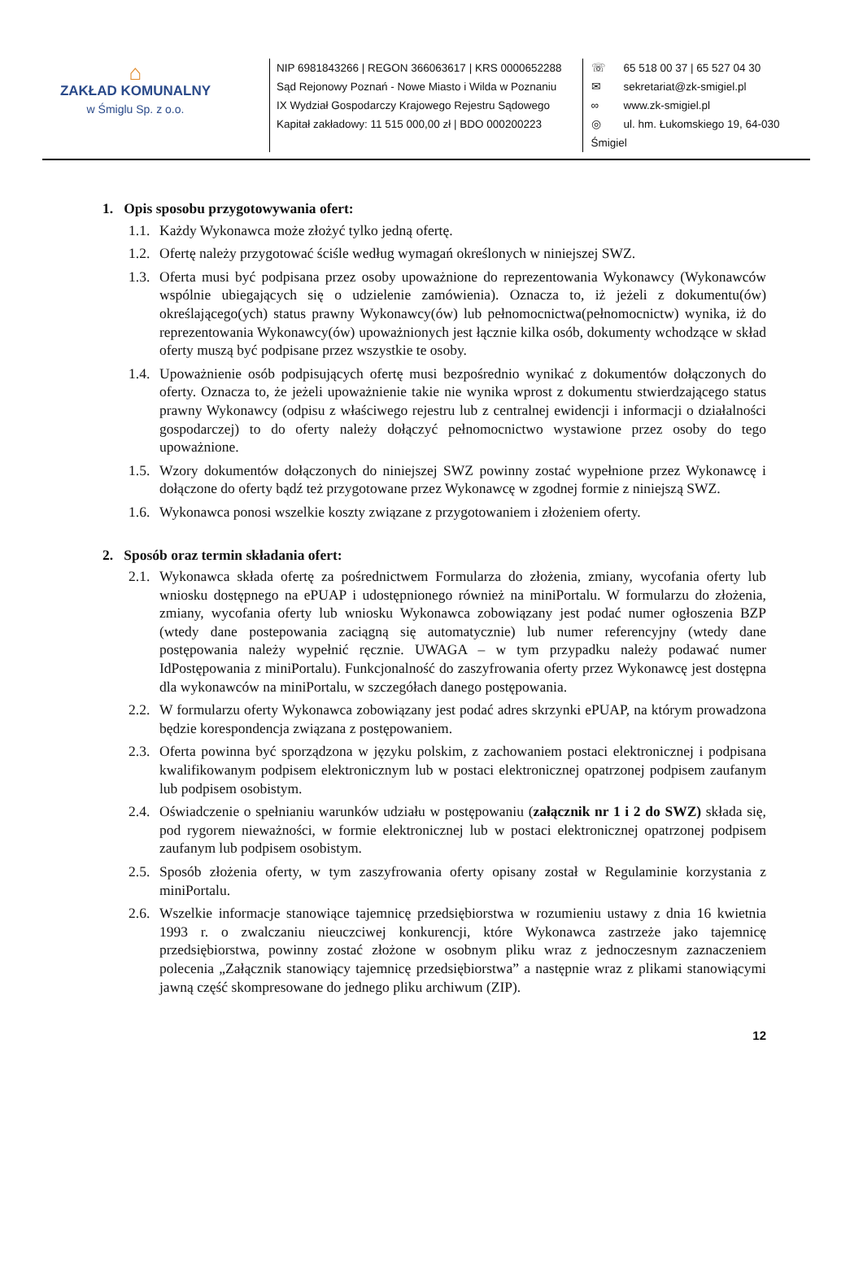⌂
ZAKŁAD KOMUNALNY
w Śmiglu Sp. z o.o.
NIP 6981843266 | REGON 366063617 | KRS 0000652288
Sąd Rejonowy Poznań - Nowe Miasto i Wilda w Poznaniu
IX Wydział Gospodarczy Krajowego Rejestru Sądowego
Kapitał zakładowy: 11 515 000,00 zł | BDO 000200223
☏ 65 518 00 37 | 65 527 04 30
✉ sekretariat@zk-smigiel.pl
∞ www.zk-smigiel.pl
◎ ul. hm. Łukomskiego 19, 64-030 Śmigiel
1. Opis sposobu przygotowywania ofert:
1.1. Każdy Wykonawca może złożyć tylko jedną ofertę.
1.2. Ofertę należy przygotować ściśle według wymagań określonych w niniejszej SWZ.
1.3. Oferta musi być podpisana przez osoby upoważnione do reprezentowania Wykonawcy (Wykonawców wspólnie ubiegających się o udzielenie zamówienia). Oznacza to, iż jeżeli z dokumentu(ów) określającego(ych) status prawny Wykonawcy(ów) lub pełnomocnictwa(pełnomocnictw) wynika, iż do reprezentowania Wykonawcy(ów) upoważnionych jest łącznie kilka osób, dokumenty wchodzące w skład oferty muszą być podpisane przez wszystkie te osoby.
1.4. Upoważnienie osób podpisujących ofertę musi bezpośrednio wynikać z dokumentów dołączonych do oferty. Oznacza to, że jeżeli upoważnienie takie nie wynika wprost z dokumentu stwierdzającego status prawny Wykonawcy (odpisu z właściwego rejestru lub z centralnej ewidencji i informacji o działalności gospodarczej) to do oferty należy dołączyć pełnomocnictwo wystawione przez osoby do tego upoważnione.
1.5. Wzory dokumentów dołączonych do niniejszej SWZ powinny zostać wypełnione przez Wykonawcę i dołączone do oferty bądź też przygotowane przez Wykonawcę w zgodnej formie z niniejszą SWZ.
1.6. Wykonawca ponosi wszelkie koszty związane z przygotowaniem i złożeniem oferty.
2. Sposób oraz termin składania ofert:
2.1. Wykonawca składa ofertę za pośrednictwem Formularza do złożenia, zmiany, wycofania oferty lub wniosku dostępnego na ePUAP i udostępnionego również na miniPortalu. W formularzu do złożenia, zmiany, wycofania oferty lub wniosku Wykonawca zobowiązany jest podać numer ogłoszenia BZP (wtedy dane postepowania zaciągną się automatycznie) lub numer referencyjny (wtedy dane postępowania należy wypełnić ręcznie. UWAGA – w tym przypadku należy podawać numer IdPostępowania z miniPortalu). Funkcjonalność do zaszyfrowania oferty przez Wykonawcę jest dostępna dla wykonawców na miniPortalu, w szczegółach danego postępowania.
2.2. W formularzu oferty Wykonawca zobowiązany jest podać adres skrzynki ePUAP, na którym prowadzona będzie korespondencja związana z postępowaniem.
2.3. Oferta powinna być sporządzona w języku polskim, z zachowaniem postaci elektronicznej i podpisana kwalifikowanym podpisem elektronicznym lub w postaci elektronicznej opatrzonej podpisem zaufanym lub podpisem osobistym.
2.4. Oświadczenie o spełnianiu warunków udziału w postępowaniu (załącznik nr 1 i 2 do SWZ) składa się, pod rygorem nieważności, w formie elektronicznej lub w postaci elektronicznej opatrzonej podpisem zaufanym lub podpisem osobistym.
2.5. Sposób złożenia oferty, w tym zaszyfrowania oferty opisany został w Regulaminie korzystania z miniPortalu.
2.6. Wszelkie informacje stanowiące tajemnicę przedsiębiorstwa w rozumieniu ustawy z dnia 16 kwietnia 1993 r. o zwalczaniu nieuczciwej konkurencji, które Wykonawca zastrzeże jako tajemnicę przedsiębiorstwa, powinny zostać złożone w osobnym pliku wraz z jednoczesnym zaznaczeniem polecenia „Załącznik stanowiący tajemnicę przedsiębiorstwa” a następnie wraz z plikami stanowiącymi jawną część skompresowane do jednego pliku archiwum (ZIP).
12